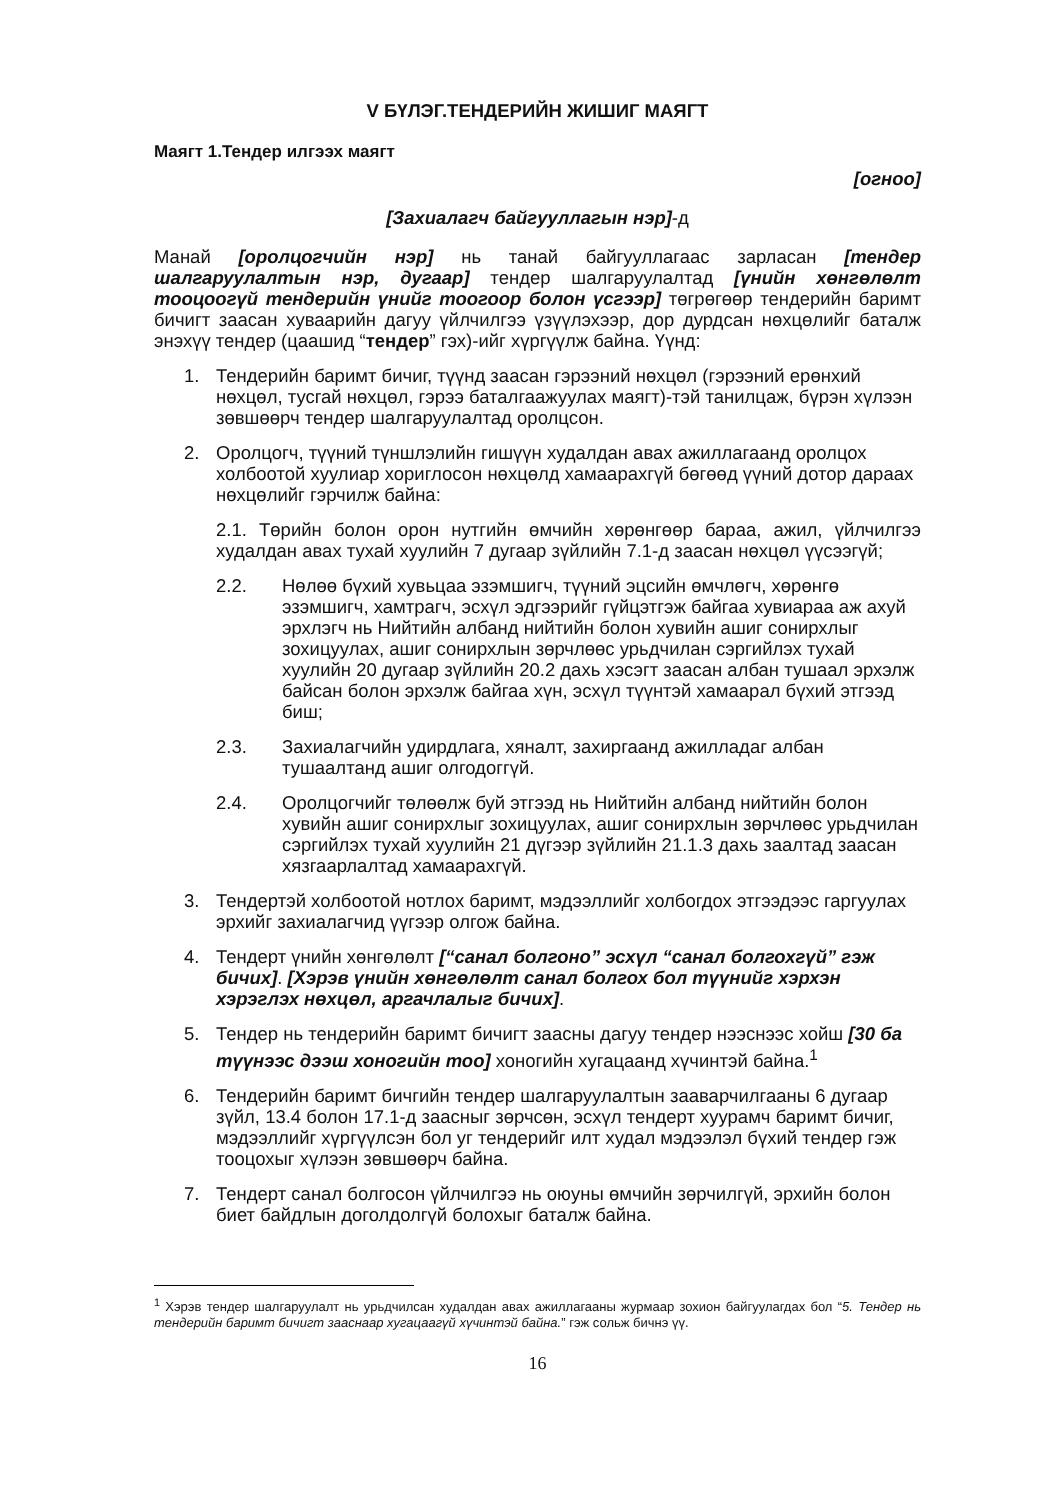V БҮЛЭГ.ТЕНДЕРИЙН ЖИШИГ МАЯГТ
Маягт 1.Тендер илгээх маягт
[огноо]
[Захиалагч байгууллагын нэр]-д
Манай [оролцогчийн нэр] нь танай байгууллагаас зарласан [тендер шалгаруулалтын нэр, дугаар] тендер шалгаруулалтад [үнийн хөнгөлөлт тооцоогүй тендерийн үнийг тоогоор болон үсгээр] төгрөгөөр тендерийн баримт бичигт заасан хуваарийн дагуу үйлчилгээ үзүүлэхээр, дор дурдсан нөхцөлийг баталж энэхүү тендер (цаашид “тендер” гэх)-ийг хүргүүлж байна. Үүнд:
1. Тендерийн баримт бичиг, түүнд заасан гэрээний нөхцөл (гэрээний ерөнхий нөхцөл, тусгай нөхцөл, гэрээ баталгаажуулах маягт)-тэй танилцаж, бүрэн хүлээн зөвшөөрч тендер шалгаруулалтад оролцсон.
2. Оролцогч, түүний түншлэлийн гишүүн худалдан авах ажиллагаанд оролцох холбоотой хуулиар хориглосон нөхцөлд хамаарахгүй бөгөөд үүний дотор дараах нөхцөлийг гэрчилж байна:
2.1. Төрийн болон орон нутгийн өмчийн хөрөнгөөр бараа, ажил, үйлчилгээ худалдан авах тухай хуулийн 7 дугаар зүйлийн 7.1-д заасан нөхцөл үүсээгүй;
2.2. Нөлөө бүхий хувьцаа эзэмшигч, түүний эцсийн өмчлөгч, хөрөнгө эзэмшигч, хамтрагч, эсхүл эдгээрийг гүйцэтгэж байгаа хувиараа аж ахуй эрхлэгч нь Нийтийн албанд нийтийн болон хувийн ашиг сонирхлыг зохицуулах, ашиг сонирхлын зөрчлөөс урьдчилан сэргийлэх тухай хуулийн 20 дугаар зүйлийн 20.2 дахь хэсэгт заасан албан тушаал эрхэлж байсан болон эрхэлж байгаа хүн, эсхүл түүнтэй хамаарал бүхий этгээд биш;
2.3. Захиалагчийн удирдлага, хяналт, захиргаанд ажилладаг албан тушаалтанд ашиг олгодоггүй.
2.4. Оролцогчийг төлөөлж буй этгээд нь Нийтийн албанд нийтийн болон хувийн ашиг сонирхлыг зохицуулах, ашиг сонирхлын зөрчлөөс урьдчилан сэргийлэх тухай хуулийн 21 дүгээр зүйлийн 21.1.3 дахь заалтад заасан хязгаарлалтад хамаарахгүй.
3. Тендертэй холбоотой нотлох баримт, мэдээллийг холбогдох этгээдээс гаргуулах эрхийг захиалагчид үүгээр олгож байна.
4. Тендерт үнийн хөнгөлөлт [“санал болгоно” эсхүл “санал болгохгүй” гэж бичих]. [Хэрэв үнийн хөнгөлөлт санал болгох бол түүнийг хэрхэн хэрэглэх нөхцөл, аргачлалыг бичих].
5. Тендер нь тендерийн баримт бичигт заасны дагуу тендер нээснээс хойш [30 ба түүнээс дээш хоногийн тоо] хоногийн хугацаанд хүчинтэй байна.<sup>1</sup>
6. Тендерийн баримт бичгийн тендер шалгаруулалтын зааварчилгааны 6 дугаар зүйл, 13.4 болон 17.1-д заасныг зөрчсөн, эсхүл тендерт хуурамч баримт бичиг, мэдээллийг хүргүүлсэн бол уг тендерийг илт худал мэдээлэл бүхий тендер гэж тооцохыг хүлээн зөвшөөрч байна.
7. Тендерт санал болгосон үйлчилгээ нь оюуны өмчийн зөрчилгүй, эрхийн болон биет байдлын доголдолгүй болохыг баталж байна.
<sup>1</sup> Хэрэв тендер шалгаруулалт нь урьдчилсан худалдан авах ажиллагааны журмаар зохион байгуулагдах бол “5. Тендер нь тендерийн баримт бичигт зааснаар хугацаагүй хүчинтэй байна.” гэж сольж бичнэ үү.
16